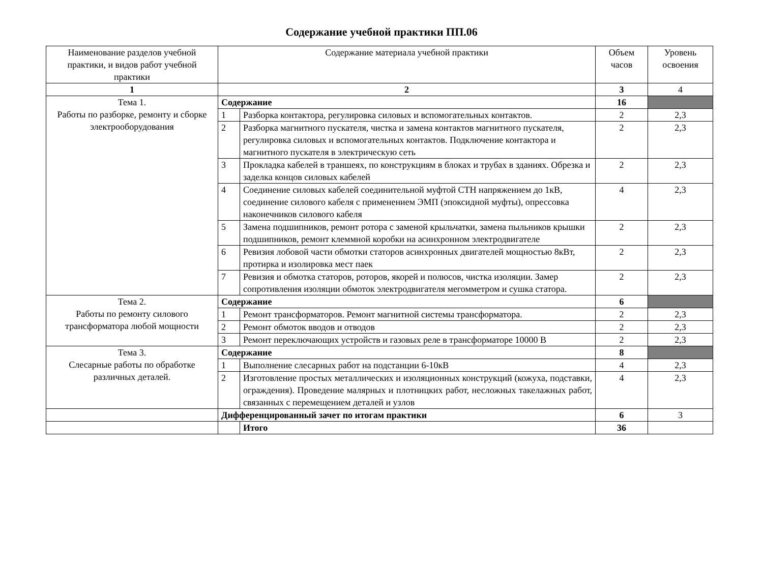Содержание учебной практики ПП.06
| Наименование разделов учебной практики, и видов работ учебной практики | Содержание материала учебной практики | | Объем часов | Уровень освоения |
| --- | --- | --- | --- | --- |
| 1 | 2 | | 3 | 4 |
| Тема 1. Работы по разборке, ремонту и сборке электрооборудования | Содержание | | 16 | |
| | 1 | Разборка контактора, регулировка силовых и вспомогательных контактов. | 2 | 2,3 |
| | 2 | Разборка магнитного пускателя, чистка и замена контактов магнитного пускателя, регулировка силовых и вспомогательных контактов. Подключение контактора и магнитного пускателя в электрическую сеть | 2 | 2,3 |
| | 3 | Прокладка кабелей в траншеях, по конструкциям в блоках и трубах в зданиях. Обрезка и заделка концов силовых кабелей | 2 | 2,3 |
| | 4 | Соединение силовых кабелей соединительной муфтой СТН напряжением до 1кВ, соединение силового кабеля с применением ЭМП (эпоксидной муфты), опрессовка наконечников силового кабеля | 4 | 2,3 |
| | 5 | Замена подшипников, ремонт ротора с заменой крыльчатки, замена пыльников крышки подшипников, ремонт клеммной коробки на асинхронном электродвигателе | 2 | 2,3 |
| | 6 | Ревизия лобовой части обмотки статоров асинхронных двигателей мощностью 8кВт, протирка и изолировка мест паек | 2 | 2,3 |
| | 7 | Ревизия и обмотка статоров, роторов, якорей и полюсов, чистка изоляции. Замер сопротивления изоляции обмоток электродвигателя мегомметром и сушка статора. | 2 | 2,3 |
| Тема 2. Работы по ремонту силового трансформатора любой мощности | Содержание | | 6 | |
| | 1 | Ремонт трансформаторов. Ремонт магнитной системы трансформатора. | 2 | 2,3 |
| | 2 | Ремонт обмоток вводов и отводов | 2 | 2,3 |
| | 3 | Ремонт переключающих устройств и газовых реле в трансформаторе 10000 В | 2 | 2,3 |
| Тема 3. Слесарные работы по обработке различных деталей. | Содержание | | 8 | |
| | 1 | Выполнение слесарных работ на подстанции 6-10кВ | 4 | 2,3 |
| | 2 | Изготовление простых металлических и изоляционных конструкций (кожуха, подставки, ограждения). Проведение малярных и плотницких работ, несложных такелажных работ, связанных с перемещением деталей и узлов | 4 | 2,3 |
| | Дифференцированный зачет по итогам практики | | 6 | 3 |
| | | Итого | 36 | |